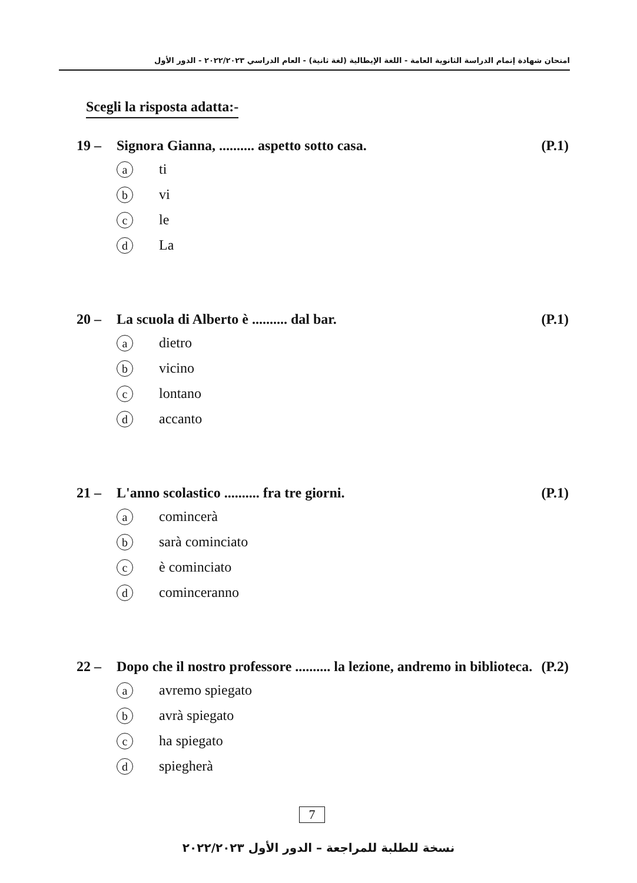امتحان شهادة إتمام الدراسة الثانوية العامة - اللغة الإيطالية (لغة ثانية) - العام الدراسي ٢٠٢٢/٢٠٢٣ - الدور الأول
Scegli la risposta adatta:-
19 – Signora Gianna, .......... aspetto sotto casa. (P.1)
ati
bvi
cle
d La
20 – La scuola di Alberto è .......... dal bar. (P.1)
adietro
bvicino
clontano
daccanto
21 – L'anno scolastico .......... fra tre giorni. (P.1)
acomincerà
bsarà cominciato
cè cominciato
dcominceranno
22 – Dopo che il nostro professore .......... la lezione, andremo in biblioteca. (P.2)
aavremo spiegato
bavrà spiegato
cha spiegato
dspiegherà
7
نسخة للطلبة للمراجعة – الدور الأول ٢٠٢٢/٢٠٢٣